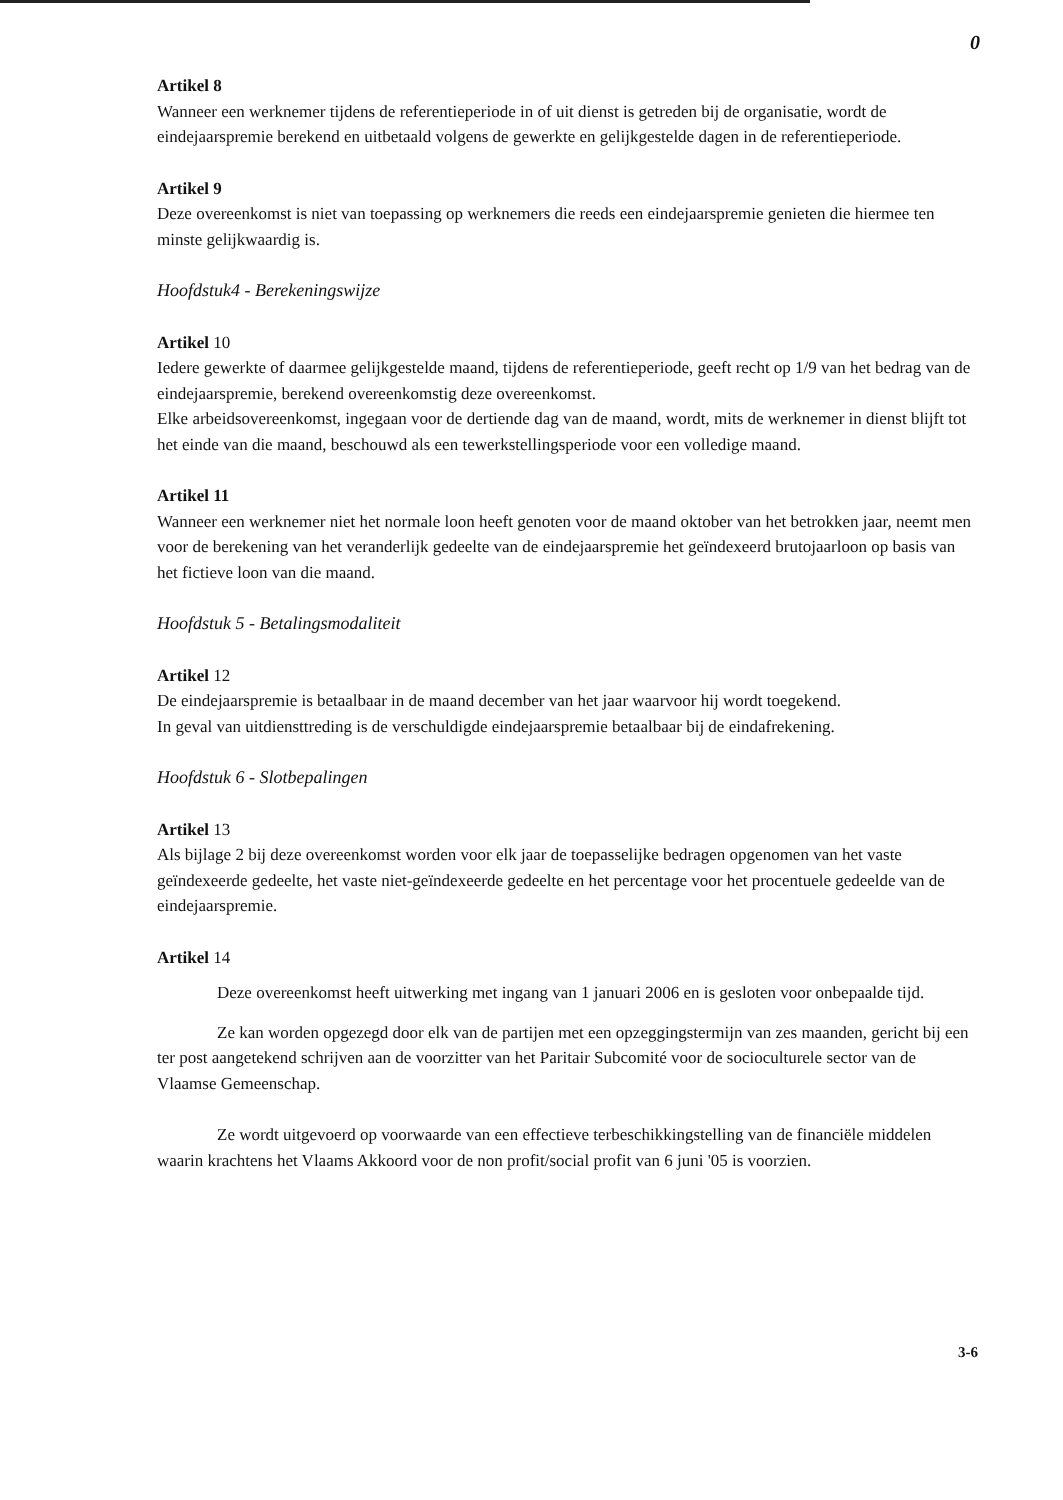0
Artikel 8
Wanneer een werknemer tijdens de referentieperiode in of uit dienst is getreden bij de organisatie, wordt de eindejaarspremie berekend en uitbetaald volgens de gewerkte en gelijkgestelde dagen in de referentieperiode.
Artikel 9
Deze overeenkomst is niet van toepassing op werknemers die reeds een eindejaarspremie genieten die hiermee ten minste gelijkwaardig is.
Hoofdstuk4 - Berekeningswijze
Artikel 10
Iedere gewerkte of daarmee gelijkgestelde maand, tijdens de referentieperiode, geeft recht op 1/9 van het bedrag van de eindejaarspremie, berekend overeenkomstig deze overeenkomst.
Elke arbeidsovereenkomst, ingegaan voor de dertiende dag van de maand, wordt, mits de werknemer in dienst blijft tot het einde van die maand, beschouwd als een tewerkstellingsperiode voor een volledige maand.
Artikel 11
Wanneer een werknemer niet het normale loon heeft genoten voor de maand oktober van het betrokken jaar, neemt men voor de berekening van het veranderlijk gedeelte van de eindejaarspremie het geïndexeerd brutojaarloon op basis van het fictieve loon van die maand.
Hoofdstuk 5 - Betalingsmodaliteit
Artikel 12
De eindejaarspremie is betaalbaar in de maand december van het jaar waarvoor hij wordt toegekend.
In geval van uitdiensttreding is de verschuldigde eindejaarspremie betaalbaar bij de eindafrekening.
Hoofdstuk 6 - Slotbepalingen
Artikel 13
Als bijlage 2 bij deze overeenkomst worden voor elk jaar de toepasselijke bedragen opgenomen van het vaste geïndexeerde gedeelte, het vaste niet-geïndexeerde gedeelte en het percentage voor het procentuele gedeelde van de eindejaarspremie.
Artikel 14
Deze overeenkomst heeft uitwerking met ingang van 1 januari 2006 en is gesloten voor onbepaalde tijd.
Ze kan worden opgezegd door elk van de partijen met een opzeggingstermijn van zes maanden, gericht bij een ter post aangetekend schrijven aan de voorzitter van het Paritair Subcomité voor de socioculturele sector van de Vlaamse Gemeenschap.
Ze wordt uitgevoerd op voorwaarde van een effectieve terbeschikkingstelling van de financiële middelen waarin krachtens het Vlaams Akkoord voor de non profit/social profit van 6 juni '05 is voorzien.
3-6